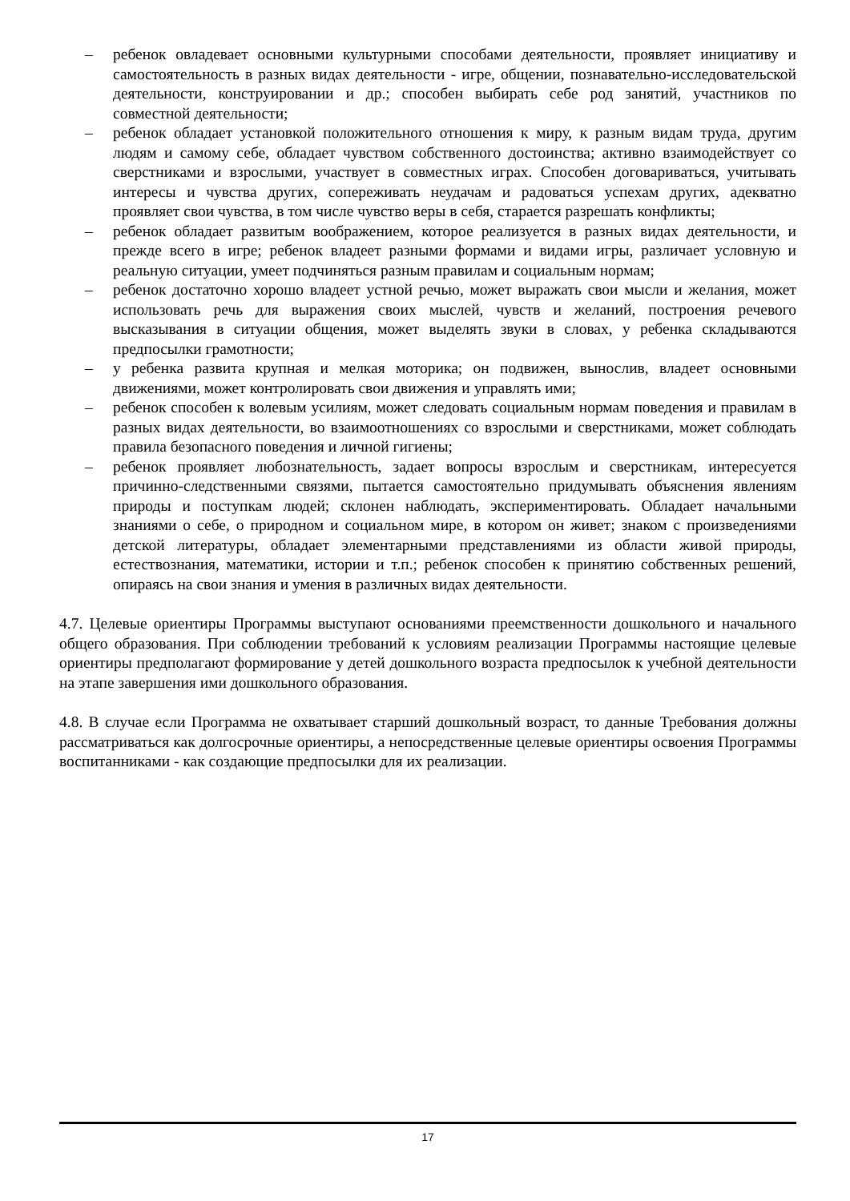– ребенок овладевает основными культурными способами деятельности, проявляет инициативу и самостоятельность в разных видах деятельности - игре, общении, познавательно-исследовательской деятельности, конструировании и др.; способен выбирать себе род занятий, участников по совместной деятельности;
– ребенок обладает установкой положительного отношения к миру, к разным видам труда, другим людям и самому себе, обладает чувством собственного достоинства; активно взаимодействует со сверстниками и взрослыми, участвует в совместных играх. Способен договариваться, учитывать интересы и чувства других, сопереживать неудачам и радоваться успехам других, адекватно проявляет свои чувства, в том числе чувство веры в себя, старается разрешать конфликты;
– ребенок обладает развитым воображением, которое реализуется в разных видах деятельности, и прежде всего в игре; ребенок владеет разными формами и видами игры, различает условную и реальную ситуации, умеет подчиняться разным правилам и социальным нормам;
– ребенок достаточно хорошо владеет устной речью, может выражать свои мысли и желания, может использовать речь для выражения своих мыслей, чувств и желаний, построения речевого высказывания в ситуации общения, может выделять звуки в словах, у ребенка складываются предпосылки грамотности;
– у ребенка развита крупная и мелкая моторика; он подвижен, вынослив, владеет основными движениями, может контролировать свои движения и управлять ими;
– ребенок способен к волевым усилиям, может следовать социальным нормам поведения и правилам в разных видах деятельности, во взаимоотношениях со взрослыми и сверстниками, может соблюдать правила безопасного поведения и личной гигиены;
– ребенок проявляет любознательность, задает вопросы взрослым и сверстникам, интересуется причинно-следственными связями, пытается самостоятельно придумывать объяснения явлениям природы и поступкам людей; склонен наблюдать, экспериментировать. Обладает начальными знаниями о себе, о природном и социальном мире, в котором он живет; знаком с произведениями детской литературы, обладает элементарными представлениями из области живой природы, естествознания, математики, истории и т.п.; ребенок способен к принятию собственных решений, опираясь на свои знания и умения в различных видах деятельности.
4.7. Целевые ориентиры Программы выступают основаниями преемственности дошкольного и начального общего образования. При соблюдении требований к условиям реализации Программы настоящие целевые ориентиры предполагают формирование у детей дошкольного возраста предпосылок к учебной деятельности на этапе завершения ими дошкольного образования.
4.8. В случае если Программа не охватывает старший дошкольный возраст, то данные Требования должны рассматриваться как долгосрочные ориентиры, а непосредственные целевые ориентиры освоения Программы воспитанниками - как создающие предпосылки для их реализации.
17